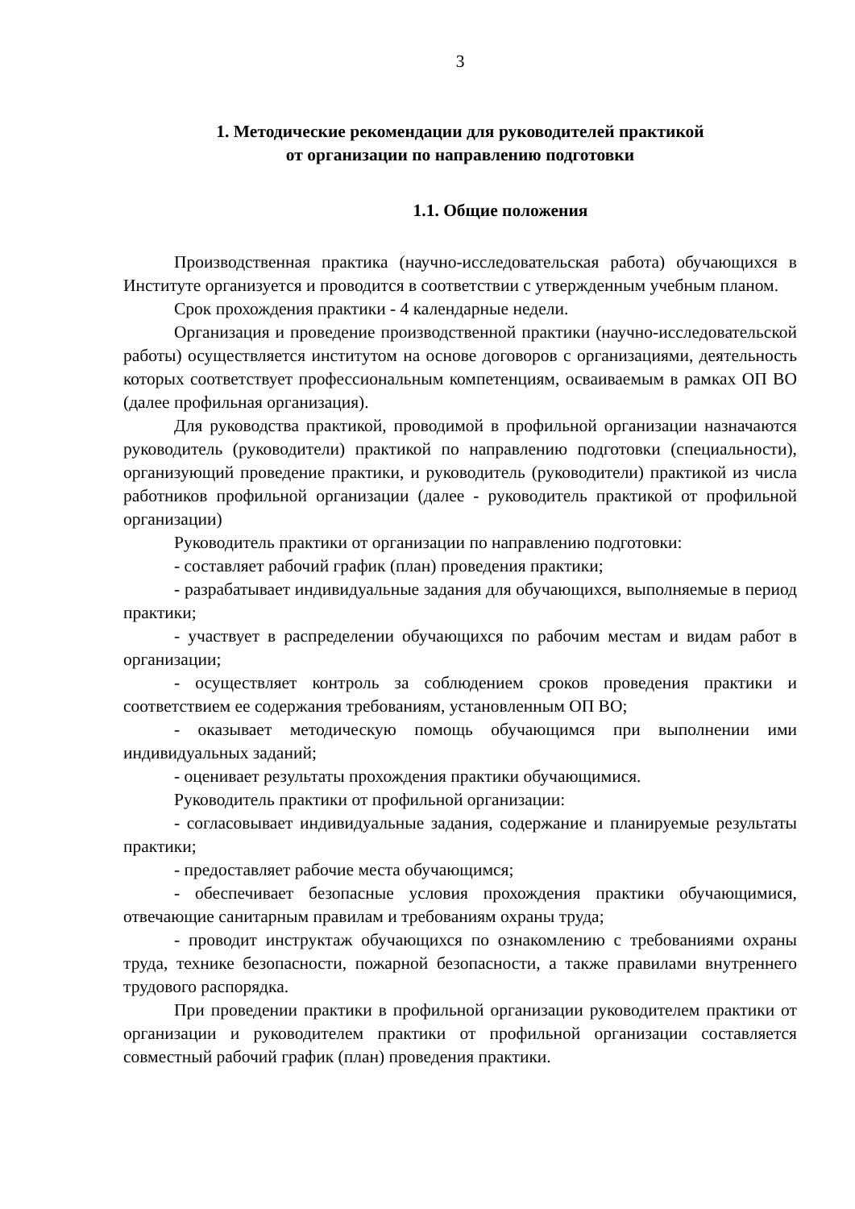3
1. Методические рекомендации для руководителей практикой
от организации по направлению подготовки
1.1. Общие положения
Производственная практика (научно-исследовательская работа) обучающихся в Институте организуется и проводится в соответствии с утвержденным учебным планом.
Срок прохождения практики - 4 календарные недели.
Организация и проведение производственной практики (научно-исследовательской работы) осуществляется институтом на основе договоров с организациями, деятельность которых соответствует профессиональным компетенциям, осваиваемым в рамках ОП ВО (далее профильная организация).
Для руководства практикой, проводимой в профильной организации назначаются руководитель (руководители) практикой по направлению подготовки (специальности), организующий проведение практики, и руководитель (руководители) практикой из числа работников профильной организации (далее - руководитель практикой от профильной организации)
Руководитель практики от организации по направлению подготовки:
- составляет рабочий график (план) проведения практики;
- разрабатывает индивидуальные задания для обучающихся, выполняемые в период практики;
- участвует в распределении обучающихся по рабочим местам и видам работ в организации;
- осуществляет контроль за соблюдением сроков проведения практики и соответствием ее содержания требованиям, установленным ОП ВО;
- оказывает методическую помощь обучающимся при выполнении ими индивидуальных заданий;
- оценивает результаты прохождения практики обучающимися.
Руководитель практики от профильной организации:
- согласовывает индивидуальные задания, содержание и планируемые результаты практики;
- предоставляет рабочие места обучающимся;
- обеспечивает безопасные условия прохождения практики обучающимися, отвечающие санитарным правилам и требованиям охраны труда;
- проводит инструктаж обучающихся по ознакомлению с требованиями охраны труда, технике безопасности, пожарной безопасности, а также правилами внутреннего трудового распорядка.
При проведении практики в профильной организации руководителем практики от организации и руководителем практики от профильной организации составляется совместный рабочий график (план) проведения практики.